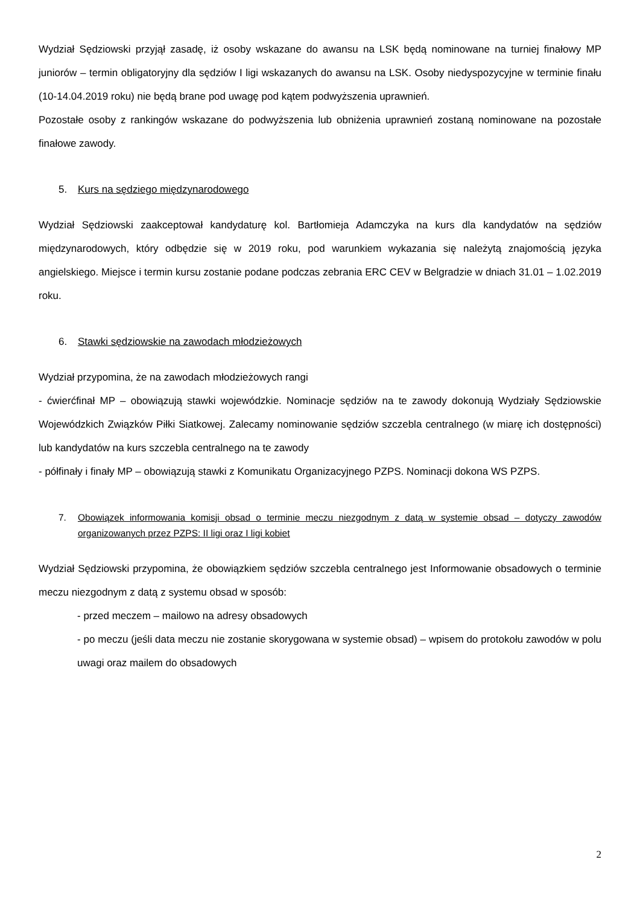Wydział Sędziowski przyjął zasadę, iż osoby wskazane do awansu na LSK będą nominowane na turniej finałowy MP juniorów – termin obligatoryjny dla sędziów I ligi wskazanych do awansu na LSK. Osoby niedyspozycyjne w terminie finału (10-14.04.2019 roku) nie będą brane pod uwagę pod kątem podwyższenia uprawnień.
Pozostałe osoby z rankingów wskazane do podwyższenia lub obniżenia uprawnień zostaną nominowane na pozostałe finałowe zawody.
5. Kurs na sędziego międzynarodowego
Wydział Sędziowski zaakceptował kandydaturę kol. Bartłomieja Adamczyka na kurs dla kandydatów na sędziów międzynarodowych, który odbędzie się w 2019 roku, pod warunkiem wykazania się należytą znajomością języka angielskiego. Miejsce i termin kursu zostanie podane podczas zebrania ERC CEV w Belgradzie w dniach 31.01 – 1.02.2019 roku.
6. Stawki sędziowskie na zawodach młodzieżowych
Wydział przypomina, że na zawodach młodzieżowych rangi
- ćwierćfinał MP – obowiązują stawki wojewódzkie. Nominacje sędziów na te zawody dokonują Wydziały Sędziowskie Wojewódzkich Związków Piłki Siatkowej. Zalecamy nominowanie sędziów szczebla centralnego (w miarę ich dostępności) lub kandydatów na kurs szczebla centralnego na te zawody
- półfinały i finały MP – obowiązują stawki z Komunikatu Organizacyjnego PZPS. Nominacji dokona WS PZPS.
7. Obowiązek informowania komisji obsad o terminie meczu niezgodnym z datą w systemie obsad – dotyczy zawodów organizowanych przez PZPS: II ligi oraz I ligi kobiet
Wydział Sędziowski przypomina, że obowiązkiem sędziów szczebla centralnego jest Informowanie obsadowych o terminie meczu niezgodnym z datą z systemu obsad w sposób:
- przed meczem – mailowo na adresy obsadowych
- po meczu (jeśli data meczu nie zostanie skorygowana w systemie obsad) – wpisem do protokołu zawodów w polu uwagi oraz mailem do obsadowych
2